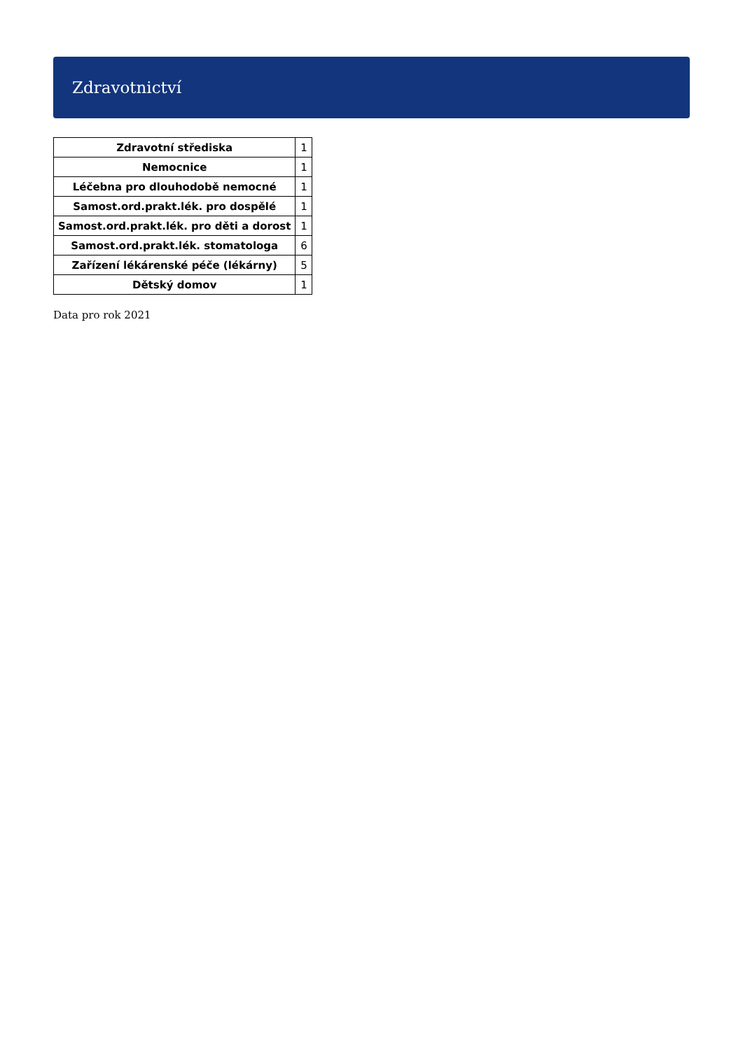Zdravotnictví
| Zdravotní střediska | 1 |
| Nemocnice | 1 |
| Léčebna pro dlouhodobě nemocné | 1 |
| Samost.ord.prakt.lék. pro dospělé | 1 |
| Samost.ord.prakt.lék. pro děti a dorost | 1 |
| Samost.ord.prakt.lék. stomatologa | 6 |
| Zařízení lékárenské péče (lékárny) | 5 |
| Dětský domov | 1 |
Data pro rok 2021